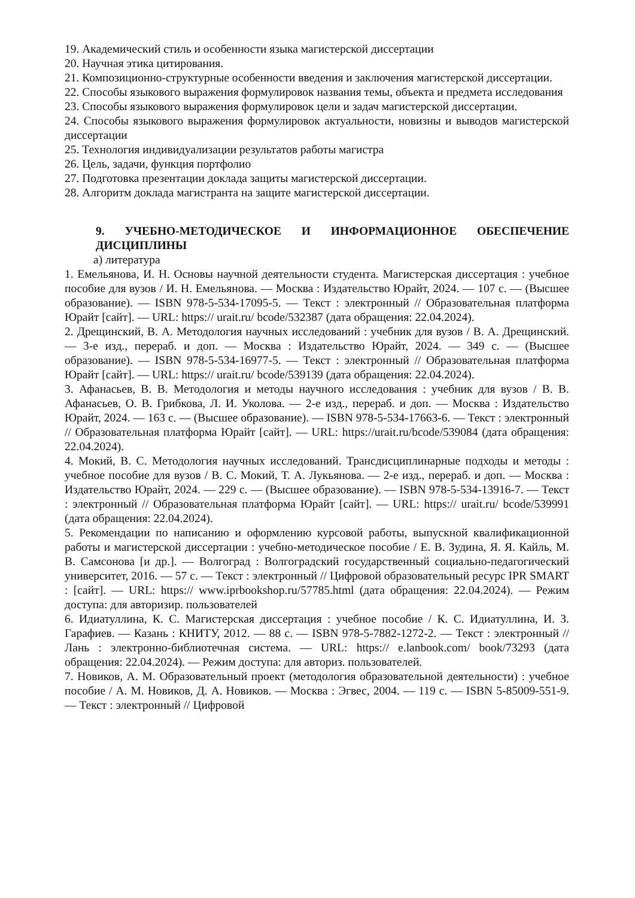19. Академический стиль и особенности языка магистерской диссертации
20. Научная этика цитирования.
21. Композиционно-структурные особенности введения и заключения магистерской диссертации.
22. Способы языкового выражения формулировок названия темы, объекта и предмета исследования
23. Способы языкового выражения формулировок цели и задач магистерской диссертации.
24. Способы языкового выражения формулировок актуальности, новизны и выводов магистерской диссертации
25. Технология индивидуализации результатов работы магистра
26. Цель, задачи, функция портфолио
27. Подготовка презентации доклада защиты магистерской диссертации.
28. Алгоритм доклада магистранта на защите магистерской диссертации.
9. УЧЕБНО-МЕТОДИЧЕСКОЕ И ИНФОРМАЦИОННОЕ ОБЕСПЕЧЕНИЕ ДИСЦИПЛИНЫ
а) литература
1. Емельянова, И. Н. Основы научной деятельности студента. Магистерская диссертация : учебное пособие для вузов / И. Н. Емельянова. — Москва : Издательство Юрайт, 2024. — 107 с. — (Высшее образование). — ISBN 978-5-534-17095-5. — Текст : электронный // Образовательная платформа Юрайт [сайт]. — URL: https:// urait.ru/ bcode/532387 (дата обращения: 22.04.2024).
2. Дрещинский, В. А. Методология научных исследований : учебник для вузов / В. А. Дрещинский. — 3-е изд., перераб. и доп. — Москва : Издательство Юрайт, 2024. — 349 с. — (Высшее образование). — ISBN 978-5-534-16977-5. — Текст : электронный // Образовательная платформа Юрайт [сайт]. — URL: https:// urait.ru/ bcode/539139 (дата обращения: 22.04.2024).
3. Афанасьев, В. В. Методология и методы научного исследования : учебник для вузов / В. В. Афанасьев, О. В. Грибкова, Л. И. Уколова. — 2-е изд., перераб. и доп. — Москва : Издательство Юрайт, 2024. — 163 с. — (Высшее образование). — ISBN 978-5-534-17663-6. — Текст : электронный // Образовательная платформа Юрайт [сайт]. — URL: https://urait.ru/bcode/539084 (дата обращения: 22.04.2024).
4. Мокий, В. С. Методология научных исследований. Трансдисциплинарные подходы и методы : учебное пособие для вузов / В. С. Мокий, Т. А. Лукьянова. — 2-е изд., перераб. и доп. — Москва : Издательство Юрайт, 2024. — 229 с. — (Высшее образование). — ISBN 978-5-534-13916-7. — Текст : электронный // Образовательная платформа Юрайт [сайт]. — URL: https:// urait.ru/ bcode/539991 (дата обращения: 22.04.2024).
5. Рекомендации по написанию и оформлению курсовой работы, выпускной квалификационной работы и магистерской диссертации : учебно-методическое пособие / Е. В. Зудина, Я. Я. Кайль, М. В. Самсонова [и др.]. — Волгоград : Волгоградский государственный социально-педагогический университет, 2016. — 57 с. — Текст : электронный // Цифровой образовательный ресурс IPR SMART : [сайт]. — URL: https:// www.iprbookshop.ru/57785.html (дата обращения: 22.04.2024). — Режим доступа: для авторизир. пользователей
6. Идиатуллина, К. С. Магистерская диссертация : учебное пособие / К. С. Идиатуллина, И. З. Гарафиев. — Казань : КНИТУ, 2012. — 88 с. — ISBN 978-5-7882-1272-2. — Текст : электронный // Лань : электронно-библиотечная система. — URL: https:// e.lanbook.com/ book/73293 (дата обращения: 22.04.2024). — Режим доступа: для авториз. пользователей.
7. Новиков, А. М. Образовательный проект (методология образовательной деятельности) : учебное пособие / А. М. Новиков, Д. А. Новиков. — Москва : Эгвес, 2004. — 119 с. — ISBN 5-85009-551-9. — Текст : электронный // Цифровой